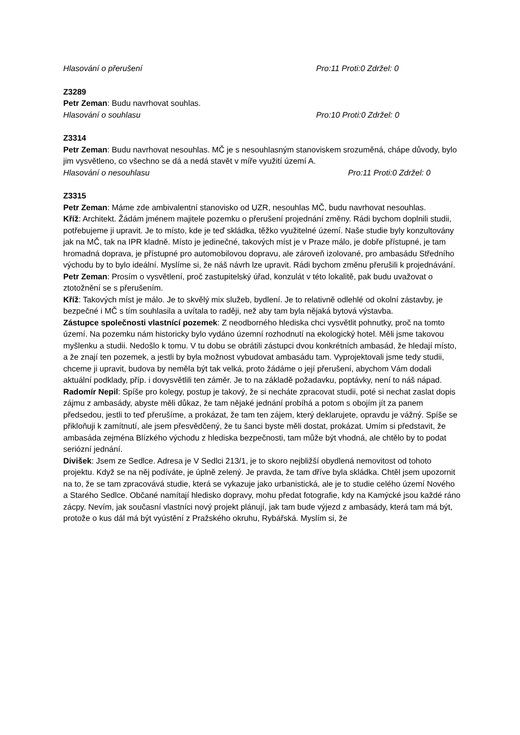Hlasování o přerušení Pro:11 Proti:0 Zdržel: 0
Z3289
Petr Zeman: Budu navrhovat souhlas.
Hlasování o souhlasu Pro:10 Proti:0 Zdržel: 0
Z3314
Petr Zeman: Budu navrhovat nesouhlas. MČ je s nesouhlasným stanoviskem srozuměná, chápe důvody, bylo jim vysvětleno, co všechno se dá a nedá stavět v míře využití území A.
Hlasování o nesouhlasu Pro:11 Proti:0 Zdržel: 0
Z3315
Petr Zeman: Máme zde ambivalentní stanovisko od UZR, nesouhlas MČ, budu navrhovat nesouhlas.
Kříž: Architekt. Žádám jménem majitele pozemku o přerušení projednání změny. Rádi bychom doplnili studii, potřebujeme ji upravit. Je to místo, kde je teď skládka, těžko využitelné území. Naše studie byly konzultovány jak na MČ, tak na IPR kladně. Místo je jedinečné, takových míst je v Praze málo, je dobře přístupné, je tam hromadná doprava, je přístupné pro automobilovou dopravu, ale zároveň izolované, pro ambasádu Středního východu by to bylo ideální. Myslíme si, že náš návrh lze upravit. Rádi bychom změnu přerušili k projednávání.
Petr Zeman: Prosím o vysvětlení, proč zastupitelský úřad, konzulát v této lokalitě, pak budu uvažovat o ztotožnění se s přerušením.
Kříž: Takových míst je málo. Je to skvělý mix služeb, bydlení. Je to relativně odlehlé od okolní zástavby, je bezpečné i MČ s tím souhlasila a uvítala to raději, než aby tam byla nějaká bytová výstavba.
Zástupce společnosti vlastnící pozemek: Z neodborného hlediska chci vysvětlit pohnutky, proč na tomto území. Na pozemku nám historicky bylo vydáno územní rozhodnutí na ekologický hotel. Měli jsme takovou myšlenku a studii. Nedošlo k tomu. V tu dobu se obrátili zástupci dvou konkrétních ambasád, že hledají místo, a že znají ten pozemek, a jestli by byla možnost vybudovat ambasádu tam. Vyprojektovali jsme tedy studii, chceme ji upravit, budova by neměla být tak velká, proto žádáme o její přerušení, abychom Vám dodali aktuální podklady, příp. i dovysvětlili ten záměr. Je to na základě požadavku, poptávky, není to náš nápad.
Radomír Nepil: Spíše pro kolegy, postup je takový, že si necháte zpracovat studii, poté si nechat zaslat dopis zájmu z ambasády, abyste měli důkaz, že tam nějaké jednání probíhá a potom s obojím jít za panem předsedou, jestli to teď přerušíme, a prokázat, že tam ten zájem, který deklarujete, opravdu je vážný. Spíše se přikloňuji k zamítnutí, ale jsem přesvědčený, že tu šanci byste měli dostat, prokázat. Umím si představit, že ambasáda zejména Blízkého východu z hlediska bezpečnosti, tam může být vhodná, ale chtělo by to podat seriózní jednání.
Divišek: Jsem ze Sedlce. Adresa je V Sedlci 213/1, je to skoro nejbližší obydlená nemovitost od tohoto projektu. Když se na něj podíváte, je úplně zelený. Je pravda, že tam dříve byla skládka. Chtěl jsem upozornit na to, že se tam zpracovává studie, která se vykazuje jako urbanistická, ale je to studie celého území Nového a Starého Sedlce. Občané namítají hledisko dopravy, mohu předat fotografie, kdy na Kamýcké jsou každé ráno zácpy. Nevím, jak současní vlastníci nový projekt plánují, jak tam bude výjezd z ambasády, která tam má být, protože o kus dál má být vyústění z Pražského okruhu, Rybářská. Myslím si, že